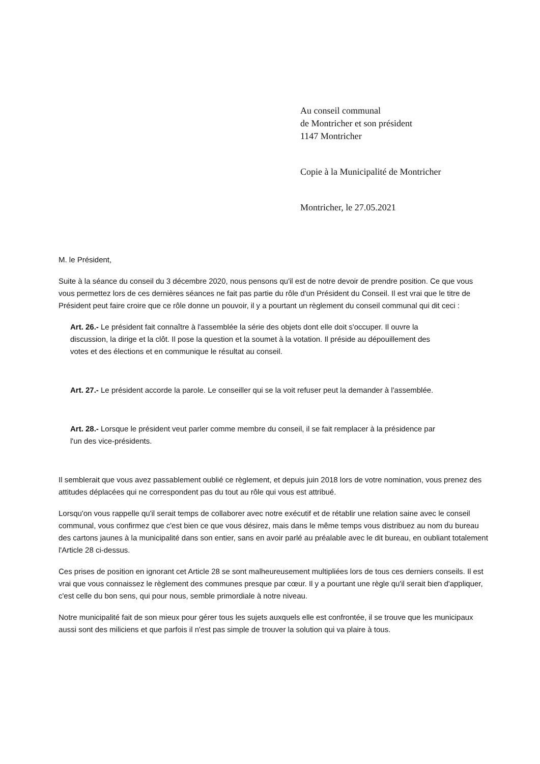Au conseil communal
de Montricher et son président
1147 Montricher
Copie à la Municipalité de Montricher
Montricher, le 27.05.2021
M. le Président,
Suite à la séance du conseil du 3 décembre 2020, nous pensons qu'il est de notre devoir de prendre position. Ce que vous vous permettez lors de ces dernières séances ne fait pas partie du rôle d'un Président du Conseil. Il est vrai que le titre de Président peut faire croire que ce rôle donne un pouvoir, il y a pourtant un règlement du conseil communal qui dit ceci :
Art. 26.- Le président fait connaître à l'assemblée la série des objets dont elle doit s'occuper. Il ouvre la discussion, la dirige et la clôt. Il pose la question et la soumet à la votation. Il préside au dépouillement des votes et des élections et en communique le résultat au conseil.
Art. 27.- Le président accorde la parole. Le conseiller qui se la voit refuser peut la demander à l'assemblée.
Art. 28.- Lorsque le président veut parler comme membre du conseil, il se fait remplacer à la présidence par l'un des vice-présidents.
Il semblerait que vous avez passablement oublié ce règlement, et depuis juin 2018 lors de votre nomination, vous prenez des attitudes déplacées qui ne correspondent pas du tout au rôle qui vous est attribué.
Lorsqu'on vous rappelle qu'il serait temps de collaborer avec notre exécutif et de rétablir une relation saine avec le conseil communal, vous confirmez que c'est bien ce que vous désirez, mais dans le même temps vous distribuez au nom du bureau des cartons jaunes à la municipalité dans son entier, sans en avoir parlé au préalable avec le dit bureau, en oubliant totalement l'Article 28 ci-dessus.
Ces prises de position en ignorant cet Article 28 se sont malheureusement multipliées lors de tous ces derniers conseils. Il est vrai que vous connaissez le règlement des communes presque par cœur. Il y a pourtant une règle qu'il serait bien d'appliquer, c'est celle du bon sens, qui pour nous, semble primordiale à notre niveau.
Notre municipalité fait de son mieux pour gérer tous les sujets auxquels elle est confrontée, il se trouve que les municipaux aussi sont des miliciens et que parfois il n'est pas simple de trouver la solution qui va plaire à tous.